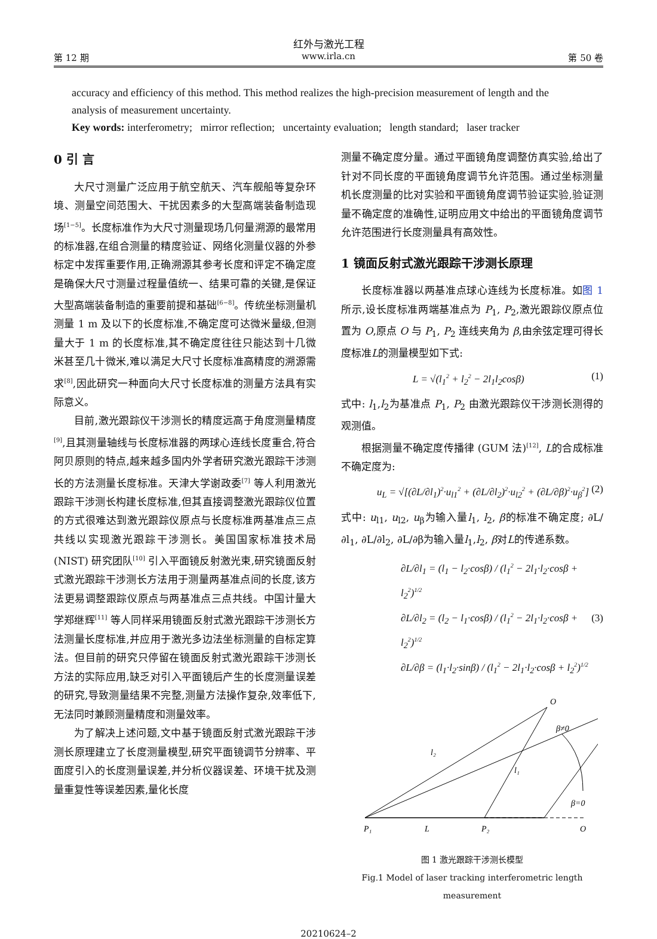红外与激光工程
第 12 期 www.irla.cn 第 50 卷
accuracy and efficiency of this method. This method realizes the high-precision measurement of length and the analysis of measurement uncertainty.
Key words: interferometry; mirror reflection; uncertainty evaluation; length standard; laser tracker
0 引 言
大尺寸测量广泛应用于航空航天、汽车舰船等复杂环境、测量空间范围大、干扰因素多的大型高端装备制造现场<sup>[1−5]</sup>。长度标准作为大尺寸测量现场几何量溯源的最常用的标准器,在组合测量的精度验证、网络化测量仪器的外参标定中发挥重要作用,正确溯源其参考长度和评定不确定度是确保大尺寸测量过程量值统一、结果可靠的关键,是保证大型高端装备制造的重要前提和基础<sup>[6−8]</sup>。传统坐标测量机测量 1 m 及以下的长度标准,不确定度可达微米量级,但测量大于 1 m 的长度标准,其不确定度往往只能达到十几微米甚至几十微米,难以满足大尺寸长度标准高精度的溯源需求<sup>[8]</sup>,因此研究一种面向大尺寸长度标准的测量方法具有实际意义。
目前,激光跟踪仪干涉测长的精度远高于角度测量精度<sup>[9]</sup>,且其测量轴线与长度标准器的两球心连线长度重合,符合阿贝原则的特点,越来越多国内外学者研究激光跟踪干涉测长的方法测量长度标准。天津大学谢政委<sup>[7]</sup> 等人利用激光跟踪干涉测长构建长度标准,但其直接调整激光跟踪仪位置的方式很难达到激光跟踪仪原点与长度标准两基准点三点共线以实现激光跟踪干涉测长。美国国家标准技术局 (NIST) 研究团队<sup>[10]</sup> 引入平面镜反射激光束,研究镜面反射式激光跟踪干涉测长方法用于测量两基准点间的长度,该方法更易调整跟踪仪原点与两基准点三点共线。中国计量大学郑继辉<sup>[11]</sup> 等人同样采用镜面反射式激光跟踪干涉测长方法测量长度标准,并应用于激光多边法坐标测量的自标定算法。但目前的研究只停留在镜面反射式激光跟踪干涉测长方法的实际应用,缺乏对引入平面镜后产生的长度测量误差的研究,导致测量结果不完整,测量方法操作复杂,效率低下,无法同时兼顾测量精度和测量效率。
为了解决上述问题,文中基于镜面反射式激光跟踪干涉测长原理建立了长度测量模型,研究平面镜调节分辨率、平面度引入的长度测量误差,并分析仪器误差、环境干扰及测量重复性等误差因素,量化长度
测量不确定度分量。通过平面镜角度调整仿真实验,给出了针对不同长度的平面镜角度调节允许范围。通过坐标测量机长度测量的比对实验和平面镜角度调节验证实验,验证测量不确定度的准确性,证明应用文中给出的平面镜角度调节允许范围进行长度测量具有高效性。
1 镜面反射式激光跟踪干涉测长原理
长度标准器以两基准点球心连线为长度标准。如图 1 所示,设长度标准两端基准点为 P<sub>1</sub>, P<sub>2</sub>,激光跟踪仪原点位置为 O,原点 O 与 P<sub>1</sub>, P<sub>2</sub> 连线夹角为 β,由余弦定理可得长度标准L的测量模型如下式:
L = √(l<sub>1</sub><sup>2</sup> + l<sub>2</sub><sup>2</sup> − 2l<sub>1</sub>l<sub>2</sub>cosβ) (1)
式中: l<sub>1</sub>,l<sub>2</sub>为基准点 P<sub>1</sub>, P<sub>2</sub> 由激光跟踪仪干涉测长测得的观测值。
根据测量不确定度传播律 (GUM 法)<sup>[12]</sup>, L的合成标准不确定度为:
u<sub>L</sub> = √[(∂L/∂l<sub>1</sub>)<sup>2</sup>·u<sub>l1</sub><sup>2</sup> + (∂L/∂l<sub>2</sub>)<sup>2</sup>·u<sub>l2</sub><sup>2</sup> + (∂L/∂β)<sup>2</sup>·u<sub>β</sub><sup>2</sup>] (2)
式中: u<sub>l1</sub>, u<sub>l2</sub>, u<sub>β</sub>为输入量l<sub>1</sub>, l<sub>2</sub>, β的标准不确定度; ∂L/∂l<sub>1</sub>, ∂L/∂l<sub>2</sub>, ∂L/∂β为输入量l<sub>1</sub>,l<sub>2</sub>, β对L的传递系数。
∂L/∂l<sub>1</sub> = (l<sub>1</sub> − l<sub>2</sub>·cosβ) / (l<sub>1</sub><sup>2</sup> − 2l<sub>1</sub>·l<sub>2</sub>·cosβ + l<sub>2</sub><sup>2</sup>)<sup>1/2</sup>
∂L/∂l<sub>2</sub> = (l<sub>2</sub> − l<sub>1</sub>·cosβ) / (l<sub>1</sub><sup>2</sup> − 2l<sub>1</sub>·l<sub>2</sub>·cosβ + l<sub>2</sub><sup>2</sup>)<sup>1/2</sup>
∂L/∂β = (l<sub>1</sub>·l<sub>2</sub>·sinβ) / (l<sub>1</sub><sup>2</sup> − 2l<sub>1</sub>·l<sub>2</sub>·cosβ + l<sub>2</sub><sup>2</sup>)<sup>1/2</sup> (3)
O
β≠0
l₂
l₁
β=0
P₁
L
P₂
O
图 1 激光跟踪干涉测长模型
Fig.1 Model of laser tracking interferometric length measurement
20210624–2